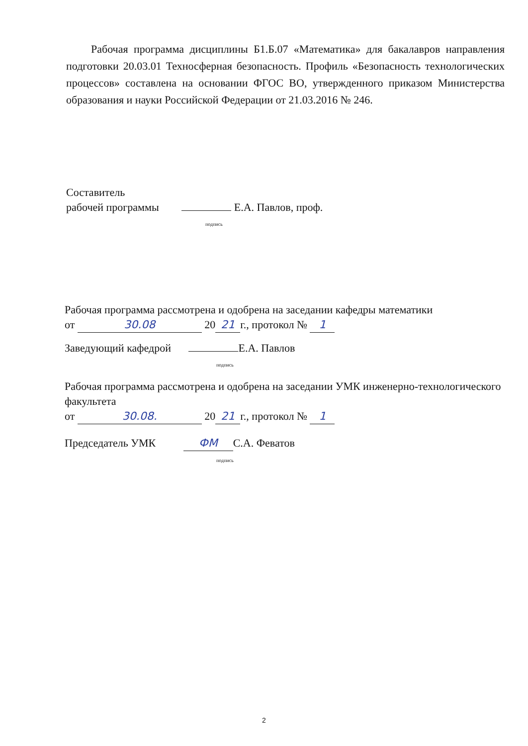Рабочая программа дисциплины Б1.Б.07 «Математика» для бакалавров направления подготовки 20.03.01 Техносферная безопасность. Профиль «Безопасность технологических процессов» составлена на основании ФГОС ВО, утвержденного приказом Министерства образования и науки Российской Федерации от 21.03.2016 № 246.
Составитель
рабочей программы Е.А. Павлов, проф.
подпись
Рабочая программа рассмотрена и одобрена на заседании кафедры математики
от 30.08 20 21 г., протокол № 1
Заведующий кафедрой Е.А. Павлов
подпись
Рабочая программа рассмотрена и одобрена на заседании УМК инженерно-технологического факультета
от 30.08. 20 21 г., протокол № 1
Председатель УМК ФМ С.А. Феватов
подпись
2